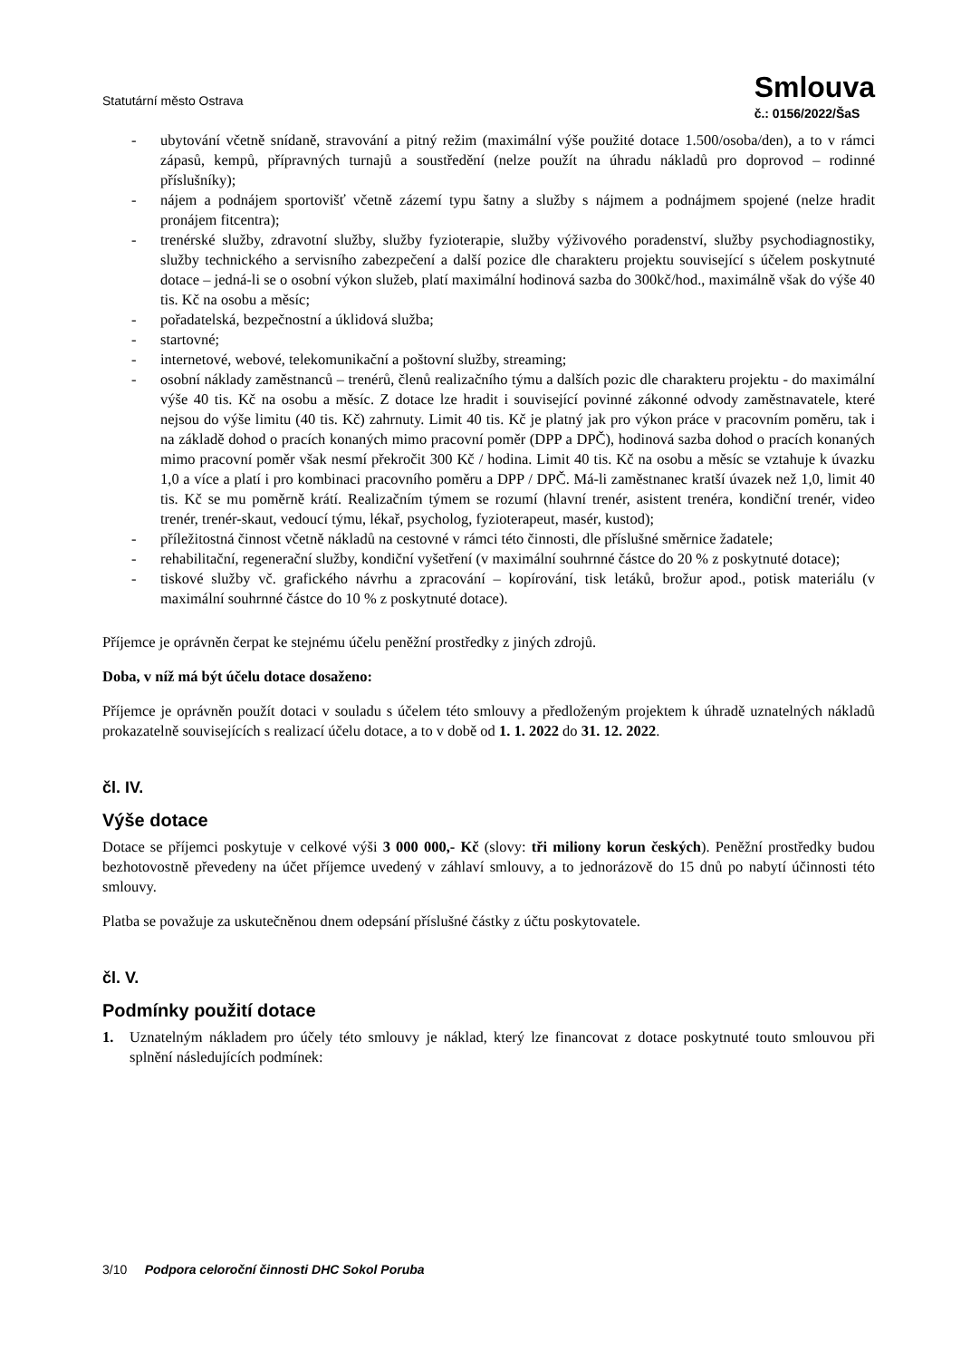Statutární město Ostrava
Smlouva
č.: 0156/2022/ŠaS
- ubytování včetně snídaně, stravování a pitný režim (maximální výše použité dotace 1.500/osoba/den), a to v rámci zápasů, kempů, přípravných turnajů a soustředění (nelze použít na úhradu nákladů pro doprovod – rodinné příslušníky);
- nájem a podnájem sportovišť včetně zázemí typu šatny a služby s nájmem a podnájmem spojené (nelze hradit pronájem fitcentra);
- trenérské služby, zdravotní služby, služby fyzioterapie, služby výživového poradenství, služby psychodiagnostiky, služby technického a servisního zabezpečení a další pozice dle charakteru projektu související s účelem poskytnuté dotace – jedná-li se o osobní výkon služeb, platí maximální hodinová sazba do 300kč/hod., maximálně však do výše 40 tis. Kč na osobu a měsíc;
- pořadatelská, bezpečnostní a úklidová služba;
- startovné;
- internetové, webové, telekomunikační a poštovní služby, streaming;
- osobní náklady zaměstnanců – trenérů, členů realizačního týmu a dalších pozic dle charakteru projektu - do maximální výše 40 tis. Kč na osobu a měsíc. Z dotace lze hradit i související povinné zákonné odvody zaměstnavatele, které nejsou do výše limitu (40 tis. Kč) zahrnuty. Limit 40 tis. Kč je platný jak pro výkon práce v pracovním poměru, tak i na základě dohod o pracích konaných mimo pracovní poměr (DPP a DPČ), hodinová sazba dohod o pracích konaných mimo pracovní poměr však nesmí překročit 300 Kč / hodina. Limit 40 tis. Kč na osobu a měsíc se vztahuje k úvazku 1,0 a více a platí i pro kombinaci pracovního poměru a DPP / DPČ. Má-li zaměstnanec kratší úvazek než 1,0, limit 40 tis. Kč se mu poměrně krátí. Realizačním týmem se rozumí (hlavní trenér, asistent trenéra, kondiční trenér, video trenér, trenér-skaut, vedoucí týmu, lékař, psycholog, fyzioterapeut, masér, kustod);
- příležitostná činnost včetně nákladů na cestovné v rámci této činnosti, dle příslušné směrnice žadatele;
- rehabilitační, regenerační služby, kondiční vyšetření (v maximální souhrnné částce do 20 % z poskytnuté dotace);
- tiskové služby vč. grafického návrhu a zpracování – kopírování, tisk letáků, brožur apod., potisk materiálu (v maximální souhrnné částce do 10 % z poskytnuté dotace).
Příjemce je oprávněn čerpat ke stejnému účelu peněžní prostředky z jiných zdrojů.
Doba, v níž má být účelu dotace dosaženo:
Příjemce je oprávněn použít dotaci v souladu s účelem této smlouvy a předloženým projektem k úhradě uznatelných nákladů prokazatelně souvisejících s realizací účelu dotace, a to v době od 1. 1. 2022 do 31. 12. 2022.
čl. IV.
Výše dotace
Dotace se příjemci poskytuje v celkové výši 3 000 000,- Kč (slovy: tři miliony korun českých). Peněžní prostředky budou bezhotovostně převedeny na účet příjemce uvedený v záhlaví smlouvy, a to jednorázově do 15 dnů po nabytí účinnosti této smlouvy.
Platba se považuje za uskutečněnou dnem odepsání příslušné částky z účtu poskytovatele.
čl. V.
Podmínky použití dotace
1. Uznatelným nákladem pro účely této smlouvy je náklad, který lze financovat z dotace poskytnuté touto smlouvou při splnění následujících podmínek:
3/10 Podpora celoroční činnosti DHC Sokol Poruba